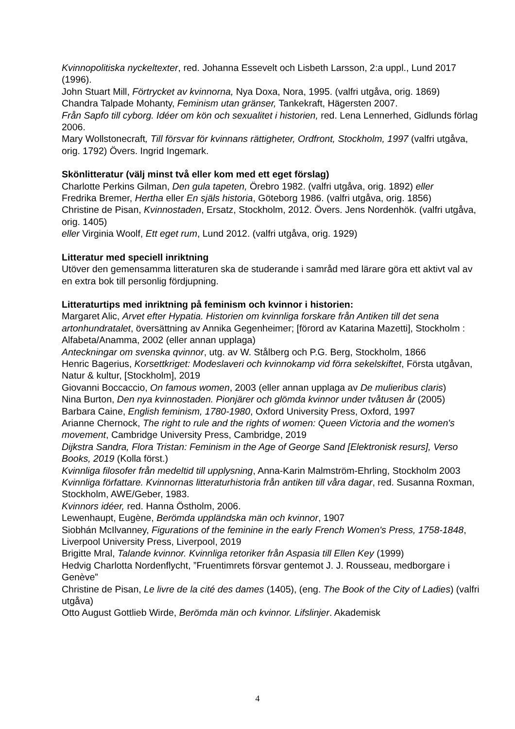Kvinnopolitiska nyckeltexter, red. Johanna Essevelt och Lisbeth Larsson, 2:a uppl., Lund 2017 (1996).
John Stuart Mill, Förtrycket av kvinnorna, Nya Doxa, Nora, 1995. (valfri utgåva, orig. 1869)
Chandra Talpade Mohanty, Feminism utan gränser, Tankekraft, Hägersten 2007.
Från Sapfo till cyborg. Idéer om kön och sexualitet i historien, red. Lena Lennerhed, Gidlunds förlag 2006.
Mary Wollstonecraft, Till försvar för kvinnans rättigheter, Ordfront, Stockholm, 1997 (valfri utgåva, orig. 1792) Övers. Ingrid Ingemark.
Skönlitteratur (välj minst två eller kom med ett eget förslag)
Charlotte Perkins Gilman, Den gula tapeten, Örebro 1982. (valfri utgåva, orig. 1892) eller
Fredrika Bremer, Hertha eller En själs historia, Göteborg 1986. (valfri utgåva, orig. 1856)
Christine de Pisan, Kvinnostaden, Ersatz, Stockholm, 2012. Övers. Jens Nordenhök. (valfri utgåva, orig. 1405)
eller Virginia Woolf, Ett eget rum, Lund 2012. (valfri utgåva, orig. 1929)
Litteratur med speciell inriktning
Utöver den gemensamma litteraturen ska de studerande i samråd med lärare göra ett aktivt val av en extra bok till personlig fördjupning.
Litteraturtips med inriktning på feminism och kvinnor i historien:
Margaret Alic, Arvet efter Hypatia. Historien om kvinnliga forskare från Antiken till det sena artonhundratalet, översättning av Annika Gegenheimer; [förord av Katarina Mazetti], Stockholm : Alfabeta/Anamma, 2002 (eller annan upplaga)
Anteckningar om svenska qvinnor, utg. av W. Stålberg och P.G. Berg, Stockholm, 1866
Henric Bagerius, Korsettkriget: Modeslaveri och kvinnokamp vid förra sekelskiftet, Första utgåvan, Natur & kultur, [Stockholm], 2019
Giovanni Boccaccio, On famous women, 2003 (eller annan upplaga av De mulieribus claris)
Nina Burton, Den nya kvinnostaden. Pionjärer och glömda kvinnor under tvåtusen år (2005)
Barbara Caine, English feminism, 1780-1980, Oxford University Press, Oxford, 1997
Arianne Chernock, The right to rule and the rights of women: Queen Victoria and the women's movement, Cambridge University Press, Cambridge, 2019
Dijkstra Sandra, Flora Tristan: Feminism in the Age of George Sand [Elektronisk resurs], Verso Books, 2019 (Kolla först.)
Kvinnliga filosofer från medeltid till upplysning, Anna-Karin Malmström-Ehrling, Stockholm 2003
Kvinnliga författare. Kvinnornas litteraturhistoria från antiken till våra dagar, red. Susanna Roxman, Stockholm, AWE/Geber, 1983.
Kvinnors idéer, red. Hanna Östholm, 2006.
Lewenhaupt, Eugène, Berömda uppländska män och kvinnor, 1907
Siobhán McIlvanney, Figurations of the feminine in the early French Women's Press, 1758-1848, Liverpool University Press, Liverpool, 2019
Brigitte Mral, Talande kvinnor. Kvinnliga retoriker från Aspasia till Ellen Key (1999)
Hedvig Charlotta Nordenflycht, ”Fruentimrets försvar gentemot J. J. Rousseau, medborgare i Genève”
Christine de Pisan, Le livre de la cité des dames (1405), (eng. The Book of the City of Ladies) (valfri utgåva)
Otto August Gottlieb Wirde, Berömda män och kvinnor. Lifslinjer. Akademisk
4